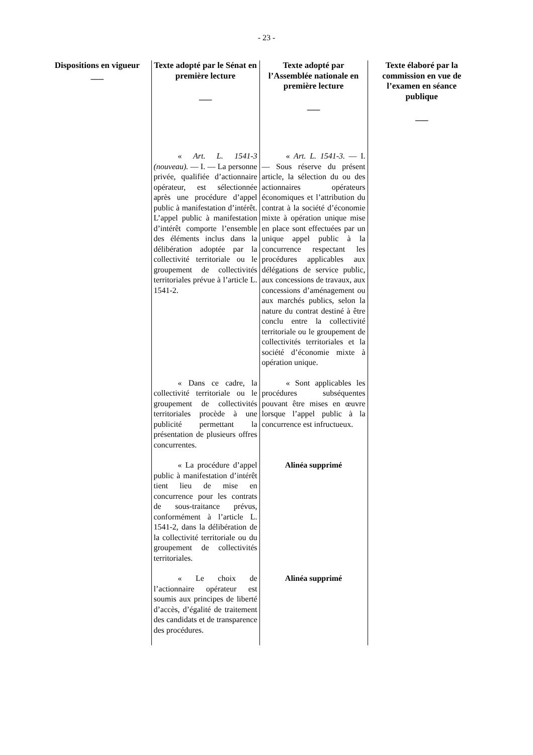- 23 -
| Dispositions en vigueur ___ | Texte adopté par le Sénat en première lecture ___ | Texte adopté par l’Assemblée nationale en première lecture ___ | Texte élaboré par la commission en vue de l’examen en séance publique ___ |
| --- | --- | --- | --- |
| | « Art. L. 1541-3 (nouveau). — I. — La personne privée, qualifiée d’actionnaire opérateur, est sélectionnée après une procédure d’appel public à manifestation d’intérêt. L’appel public à manifestation d’intérêt comporte l’ensemble des éléments inclus dans la délibération adoptée par la collectivité territoriale ou le groupement de collectivités territoriales prévue à l’article L. 1541-2. | « Art. L. 1541-3. — I. — Sous réserve du présent article, la sélection du ou des actionnaires opérateurs économiques et l’attribution du contrat à la société d’économie mixte à opération unique mise en place sont effectuées par un unique appel public à la concurrence respectant les procédures applicables aux délégations de service public, aux concessions de travaux, aux concessions d’aménagement ou aux marchés publics, selon la nature du contrat destiné à être conclu entre la collectivité territoriale ou le groupement de collectivités territoriales et la société d’économie mixte à opération unique. | |
| | « Dans ce cadre, la collectivité territoriale ou le groupement de collectivités territoriales procède à une publicité permettant la présentation de plusieurs offres concurrentes. | « Sont applicables les procédures subséquentes pouvant être mises en œuvre lorsque l’appel public à la concurrence est infructueux. | |
| | « La procédure d’appel public à manifestation d’intérêt tient lieu de mise en concurrence pour les contrats de sous-traitance prévus, conformément à l’article L. 1541-2, dans la délibération de la collectivité territoriale ou du groupement de collectivités territoriales. | Alinéa supprimé | |
| | « Le choix de l’actionnaire opérateur est soumis aux principes de liberté d’accès, d’égalité de traitement des candidats et de transparence des procédures. | Alinéa supprimé | |